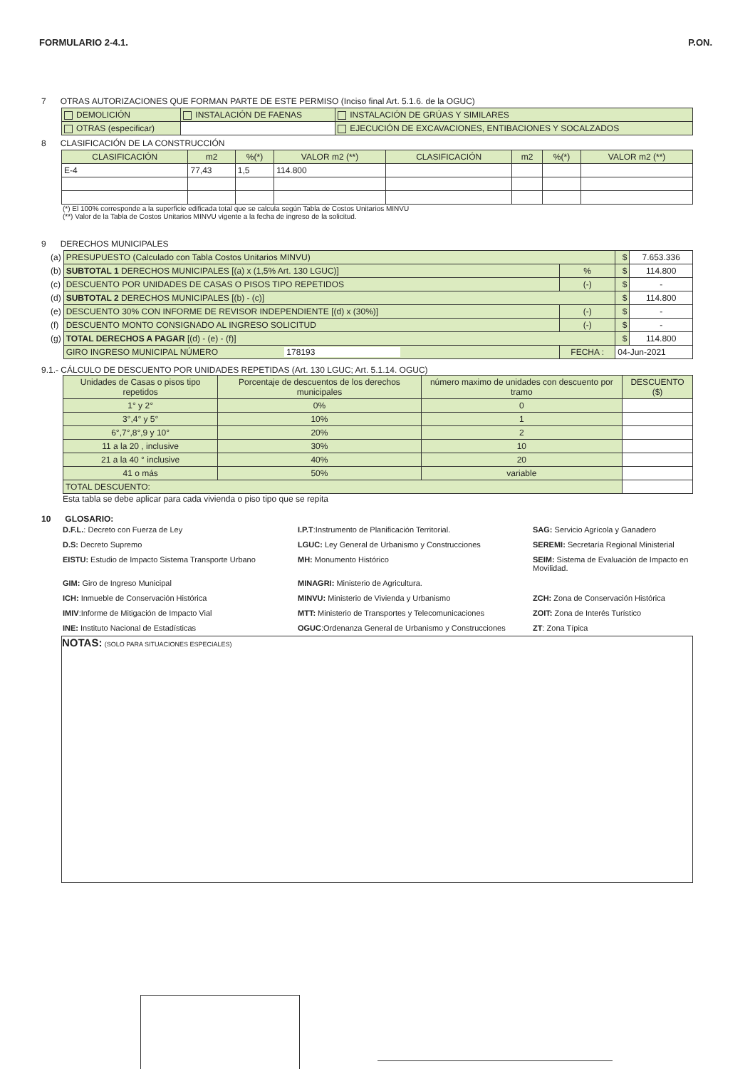FORMULARIO 2-4.1. P.ON.
7 OTRAS AUTORIZACIONES QUE FORMAN PARTE DE ESTE PERMISO (Inciso final Art. 5.1.6. de la OGUC)
| DEMOLICIÓN | INSTALACIÓN DE FAENAS | INSTALACIÓN DE GRÚAS Y SIMILARES |
| OTRAS (especificar) | | EJECUCIÓN DE EXCAVACIONES, ENTIBACIONES Y SOCALZADOS |
8 CLASIFICACIÓN DE LA CONSTRUCCIÓN
| CLASIFICACIÓN | m2 | %(*) | VALOR m2 (**) | CLASIFICACIÓN | m2 | %(*) | VALOR m2 (**) |
| --- | --- | --- | --- | --- | --- | --- | --- |
| E-4 | 77,43 | 1,5 | 114.800 | | | | |
(*) El 100% corresponde a la superficie edificada total que se calcula según Tabla de Costos Unitarios MINVU
(**) Valor de la Tabla de Costos Unitarios MINVU vigente a la fecha de ingreso de la solicitud.
9 DERECHOS MUNICIPALES
| (a) | PRESUPUESTO (Calculado con Tabla Costos Unitarios MINVU) | | $ | 7.653.336 |
| (b) | SUBTOTAL 1 DERECHOS MUNICIPALES [(a) x (1,5% Art. 130 LGUC)] | % | $ | 114.800 |
| (c) | DESCUENTO POR UNIDADES DE CASAS O PISOS TIPO REPETIDOS | (-) | $ | - |
| (d) | SUBTOTAL 2 DERECHOS MUNICIPALES [(b) - (c)] | | $ | 114.800 |
| (e) | DESCUENTO 30% CON INFORME DE REVISOR INDEPENDIENTE [(d) x (30%)] | (-) | $ | - |
| (f) | DESCUENTO MONTO CONSIGNADO AL INGRESO SOLICITUD | (-) | $ | - |
| (g) | TOTAL DERECHOS A PAGAR [(d) - (e) - (f)] | | $ | 114.800 |
| | GIRO INGRESO MUNICIPAL NÚMERO 178193 | FECHA : | 04-Jun-2021 | |
9.1.- CÁLCULO DE DESCUENTO POR UNIDADES REPETIDAS (Art. 130 LGUC; Art. 5.1.14. OGUC)
| Unidades de Casas o pisos tipo repetidos | Porcentaje de descuentos de los derechos municipales | número maximo de unidades con descuento por tramo | DESCUENTO ($) |
| --- | --- | --- | --- |
| 1° y 2° | 0% | 0 | |
| 3°,4° y 5° | 10% | 1 | |
| 6°,7°,8°,9 y 10° | 20% | 2 | |
| 11 a la 20 , inclusive | 30% | 10 | |
| 21 a la 40 ° inclusive | 40% | 20 | |
| 41 o más | 50% | variable | |
| TOTAL DESCUENTO: | | | |
Esta tabla se debe aplicar para cada vivienda o piso tipo que se repita
10 GLOSARIO:
D.F.L.: Decreto con Fuerza de Ley
I.P.T:Instrumento de Planificación Territorial.
SAG: Servicio Agrícola y Ganadero
D.S: Decreto Supremo
LGUC: Ley General de Urbanismo y Construcciones
SEREMI: Secretaría Regional Ministerial
EISTU: Estudio de Impacto Sistema Transporte Urbano
MH: Monumento Histórico
SEIM: Sistema de Evaluación de Impacto en Movilidad.
GIM: Giro de Ingreso Municipal
MINAGRI: Ministerio de Agricultura.
ICH: Inmueble de Conservación Histórica
MINVU: Ministerio de Vivienda y Urbanismo
ZCH: Zona de Conservación Histórica
IMIV:Informe de Mitigación de Impacto Vial
MTT: Ministerio de Transportes y Telecomunicaciones
ZOIT: Zona de Interés Turístico
INE: Instituto Nacional de Estadísticas
OGUC:Ordenanza General de Urbanismo y Construcciones
ZT: Zona Típica
NOTAS: (SOLO PARA SITUACIONES ESPECIALES)